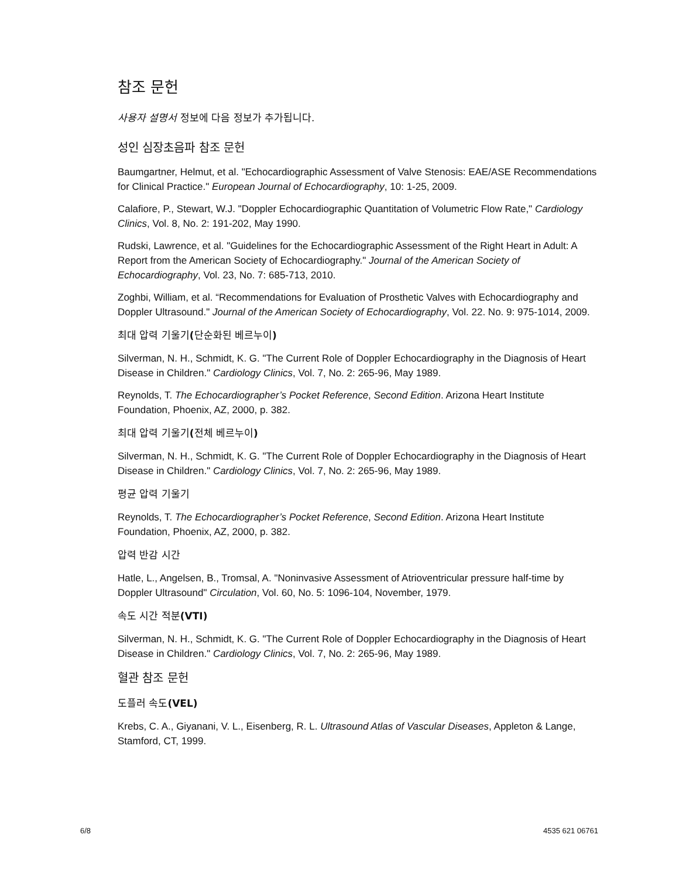참조 문헌
사용자 설명서 정보에 다음 정보가 추가됩니다.
성인 심장초음파 참조 문헌
Baumgartner, Helmut, et al. "Echocardiographic Assessment of Valve Stenosis: EAE/ASE Recommendations for Clinical Practice." European Journal of Echocardiography, 10: 1-25, 2009.
Calafiore, P., Stewart, W.J. "Doppler Echocardiographic Quantitation of Volumetric Flow Rate," Cardiology Clinics, Vol. 8, No. 2: 191-202, May 1990.
Rudski, Lawrence, et al. "Guidelines for the Echocardiographic Assessment of the Right Heart in Adult: A Report from the American Society of Echocardiography." Journal of the American Society of Echocardiography, Vol. 23, No. 7: 685-713, 2010.
Zoghbi, William, et al. “Recommendations for Evaluation of Prosthetic Valves with Echocardiography and Doppler Ultrasound." Journal of the American Society of Echocardiography, Vol. 22. No. 9: 975-1014, 2009.
최대 압력 기울기(단순화된 베르누이)
Silverman, N. H., Schmidt, K. G. "The Current Role of Doppler Echocardiography in the Diagnosis of Heart Disease in Children." Cardiology Clinics, Vol. 7, No. 2: 265-96, May 1989.
Reynolds, T. The Echocardiographer’s Pocket Reference, Second Edition. Arizona Heart Institute Foundation, Phoenix, AZ, 2000, p. 382.
최대 압력 기울기(전체 베르누이)
Silverman, N. H., Schmidt, K. G. "The Current Role of Doppler Echocardiography in the Diagnosis of Heart Disease in Children." Cardiology Clinics, Vol. 7, No. 2: 265-96, May 1989.
평균 압력 기울기
Reynolds, T. The Echocardiographer’s Pocket Reference, Second Edition. Arizona Heart Institute Foundation, Phoenix, AZ, 2000, p. 382.
압력 반감 시간
Hatle, L., Angelsen, B., Tromsal, A. "Noninvasive Assessment of Atrioventricular pressure half-time by Doppler Ultrasound" Circulation, Vol. 60, No. 5: 1096-104, November, 1979.
속도 시간 적분(VTI)
Silverman, N. H., Schmidt, K. G. "The Current Role of Doppler Echocardiography in the Diagnosis of Heart Disease in Children." Cardiology Clinics, Vol. 7, No. 2: 265-96, May 1989.
혈관 참조 문헌
도플러 속도(VEL)
Krebs, C. A., Giyanani, V. L., Eisenberg, R. L. Ultrasound Atlas of Vascular Diseases, Appleton & Lange, Stamford, CT, 1999.
6/8 4535 621 06761